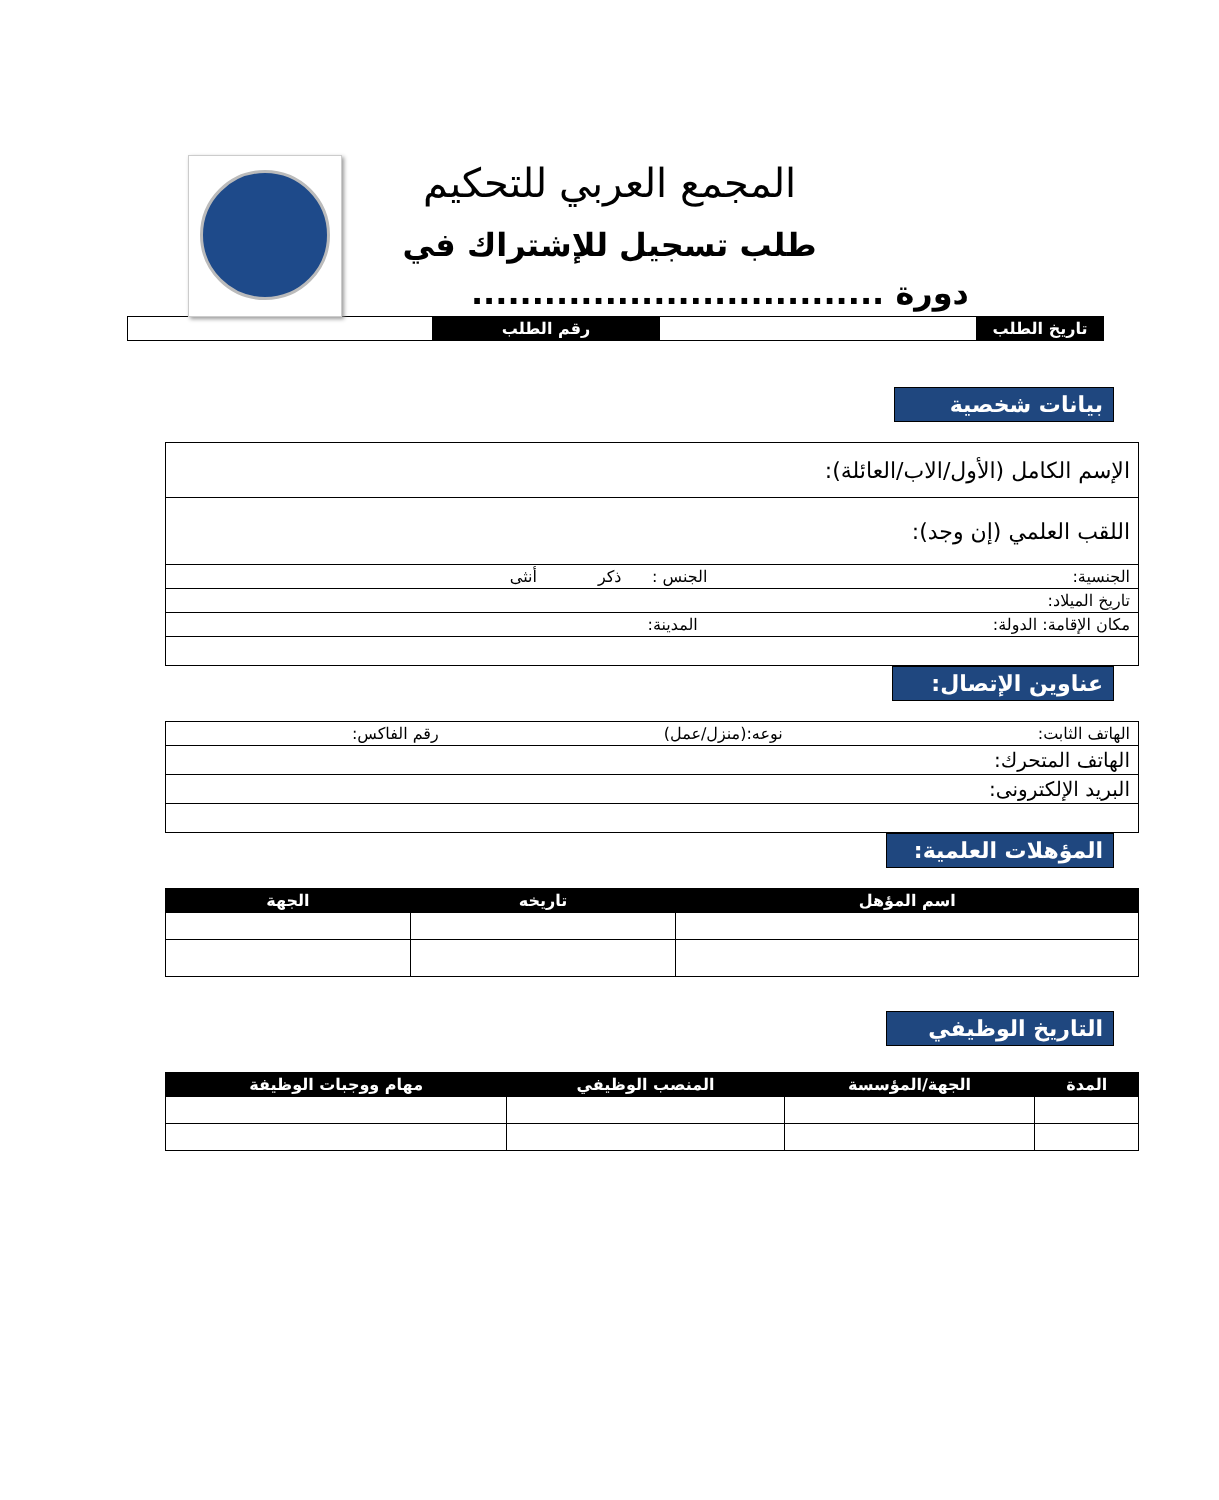المجمع العربي للتحكيم
طلب تسجيل للإشتراك في
دورة ..................................
| تاريخ الطلب | | رقم الطلب | |
بيانات شخصية
| الإسم الكامل (الأول/الاب/العائلة): |
| اللقب العلمي (إن وجد): |
| الجنسية: الجنس : ذكر أنثى |
| تاريخ الميلاد: |
| مكان الإقامة: الدولة: المدينة: |
عناوين الإتصال:
| الهاتف الثابت: نوعه:(منزل/عمل) رقم الفاكس: |
| الهاتف المتحرك: |
| البريد الإلكترونى: |
المؤهلات العلمية:
| اسم المؤهل | تاريخه | الجهة |
| --- | --- | --- |
التاريخ الوظيفي
| المدة | الجهة/المؤسسة | المنصب الوظيفي | مهام ووجبات الوظيفة |
| --- | --- | --- | --- |